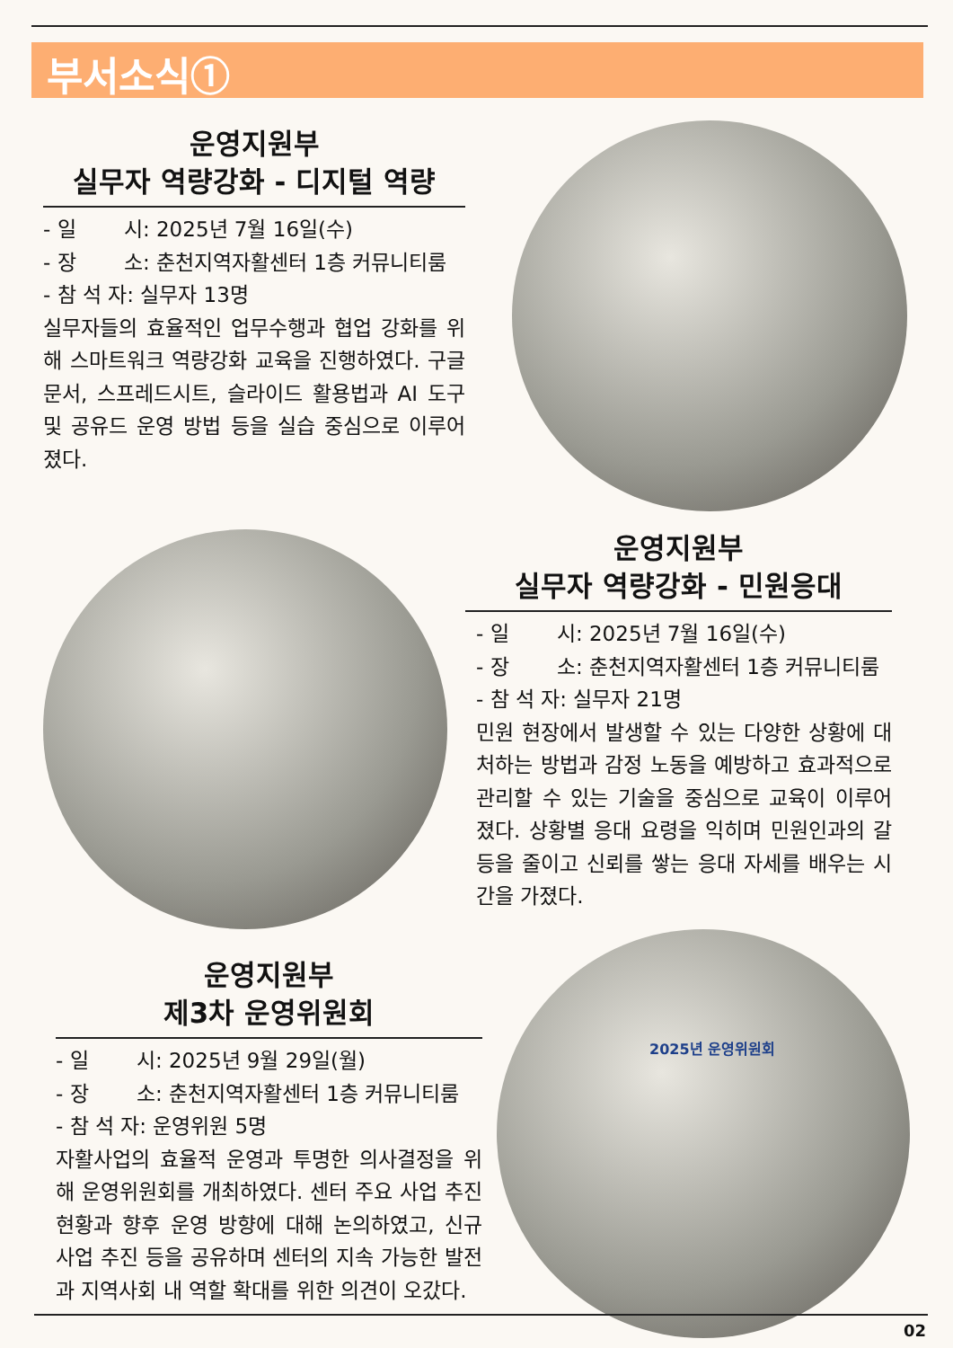부서소식①
운영지원부
실무자 역량강화 - 디지털 역량
- 일 　　시: 2025년 7월 16일(수)
- 장 　　소: 춘천지역자활센터 1층 커뮤니티룸
- 참 석 자: 실무자 13명
실무자들의 효율적인 업무수행과 협업 강화를 위해 스마트워크 역량강화 교육을 진행하였다. 구글문서, 스프레드시트, 슬라이드 활용법과 AI 도구 및 공유드 운영 방법 등을 실습 중심으로 이루어졌다.
운영지원부
실무자 역량강화 - 민원응대
- 일 　　시: 2025년 7월 16일(수)
- 장 　　소: 춘천지역자활센터 1층 커뮤니티룸
- 참 석 자: 실무자 21명
민원 현장에서 발생할 수 있는 다양한 상황에 대처하는 방법과 감정 노동을 예방하고 효과적으로 관리할 수 있는 기술을 중심으로 교육이 이루어졌다. 상황별 응대 요령을 익히며 민원인과의 갈등을 줄이고 신뢰를 쌓는 응대 자세를 배우는 시간을 가졌다.
운영지원부
제3차 운영위원회
- 일 　　시: 2025년 9월 29일(월)
- 장 　　소: 춘천지역자활센터 1층 커뮤니티룸
- 참 석 자: 운영위원 5명
자활사업의 효율적 운영과 투명한 의사결정을 위해 운영위원회를 개최하였다. 센터 주요 사업 추진 현황과 향후 운영 방향에 대해 논의하였고, 신규 사업 추진 등을 공유하며 센터의 지속 가능한 발전과 지역사회 내 역할 확대를 위한 의견이 오갔다.
2025년 운영위원회
02